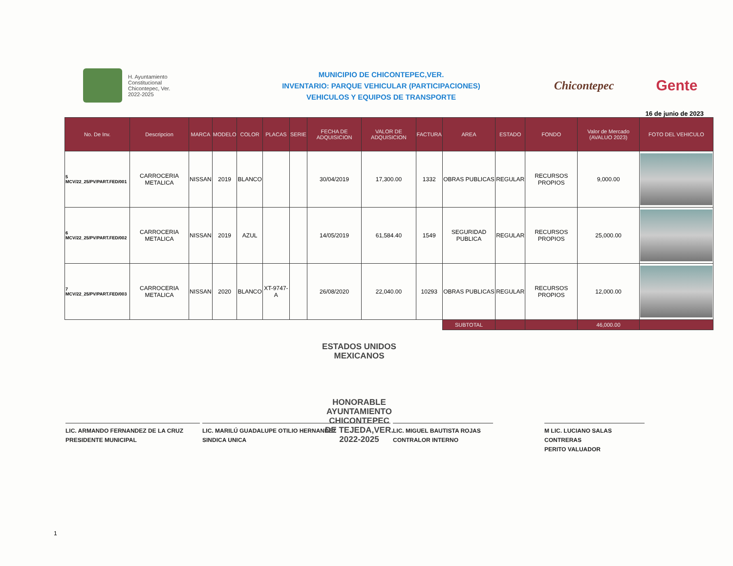H. Ayuntamiento
Constitucional
Chicontepec, Ver.
2022-2025
MUNICIPIO DE CHICONTEPEC,VER.
INVENTARIO: PARQUE VEHICULAR (PARTICIPACIONES)
VEHICULOS Y EQUIPOS DE TRANSPORTE
Chicontepec
Gente
16 de junio de 2023
| No. De Inv. | Descripcion | MARCA | MODELO | COLOR | PLACAS | SERIE | FECHA DE ADQUISICION | VALOR DE ADQUISICION | FACTURA | AREA | ESTADO | FONDO | Valor de Mercado (AVALUO 2023) | FOTO DEL VEHICULO |
| --- | --- | --- | --- | --- | --- | --- | --- | --- | --- | --- | --- | --- | --- | --- |
| 5 MCV/22_25/PV/PART.FED/001 | CARROCERIA METALICA | NISSAN | 2019 | BLANCO | | | 30/04/2019 | 17,300.00 | 1332 | OBRAS PUBLICAS | REGULAR | RECURSOS PROPIOS | 9,000.00 | |
| 6 MCV/22_25/PV/PART.FED/002 | CARROCERIA METALICA | NISSAN | 2019 | AZUL | | | 14/05/2019 | 61,584.40 | 1549 | SEGURIDAD PUBLICA | REGULAR | RECURSOS PROPIOS | 25,000.00 | |
| 7 MCV/22_25/PV/PART.FED/003 | CARROCERIA METALICA | NISSAN | 2020 | BLANCO | XT-9747-A | | 26/08/2020 | 22,040.00 | 10293 | OBRAS PUBLICAS | REGULAR | RECURSOS PROPIOS | 12,000.00 | |
| | | | | | | | | | | SUBTOTAL | | | 46,000.00 | |
ESTADOS UNIDOS MEXICANOS
HONORABLE
AYUNTAMIENTO
CHICONTEPEC
DE TEJEDA,VER.
2022-2025
LIC. ARMANDO FERNANDEZ DE LA CRUZ
PRESIDENTE MUNICIPAL
LIC. MARILÚ GUADALUPE OTILIO HERNANDEZ
SINDICA UNICA
LIC. MIGUEL BAUTISTA ROJAS
CONTRALOR INTERNO
M LIC. LUCIANO SALAS CONTRERAS
PERITO VALUADOR
1